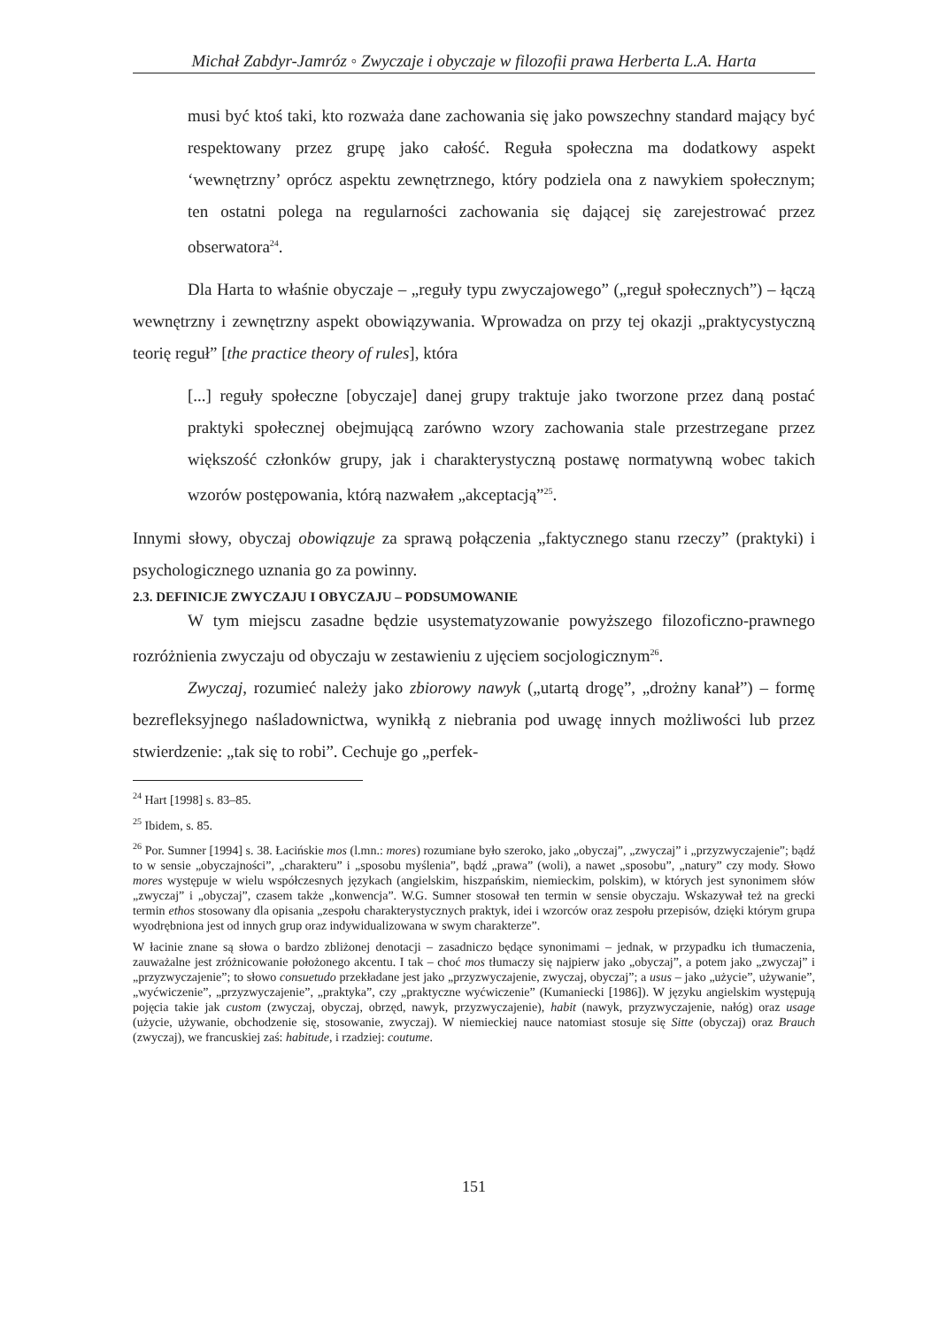Michał Zabdyr-Jamróz ◦ Zwyczaje i obyczaje w filozofii prawa Herberta L.A. Harta
musi być ktoś taki, kto rozważa dane zachowania się jako powszechny standard mający być respektowany przez grupę jako całość. Reguła społeczna ma dodatkowy aspekt ‘wewnętrzny’ oprócz aspektu zewnętrznego, który podziela ona z nawykiem społecznym; ten ostatni polega na regularności zachowania się dającej się zarejestrować przez obserwatora<sup>24</sup>.
Dla Harta to właśnie obyczaje – „reguły typu zwyczajowego” („reguł społecznych”) – łączą wewnętrzny i zewnętrzny aspekt obowiązywania. Wprowadza on przy tej okazji „praktycystyczną teorię reguł” [the practice theory of rules], która
[...] reguły społeczne [obyczaje] danej grupy traktuje jako tworzone przez daną postać praktyki społecznej obejmującą zarówno wzory zachowania stale przestrzegane przez większość członków grupy, jak i charakterystyczną postawę normatywną wobec takich wzorów postępowania, którą nazwałem „akceptacją”<sup>25</sup>.
Innymi słowy, obyczaj obowiązuje za sprawą połączenia „faktycznego stanu rzeczy” (praktyki) i psychologicznego uznania go za powinny.
2.3. DEFINICJE ZWYCZAJU I OBYCZAJU – PODSUMOWANIE
W tym miejscu zasadne będzie usystematyzowanie powyższego filozoficzno-prawnego rozróżnienia zwyczaju od obyczaju w zestawieniu z ujęciem socjologicznym<sup>26</sup>.
Zwyczaj, rozumieć należy jako zbiorowy nawyk („utartą drogę”, „drożny kanał”) – formę bezrefleksyjnego naśladownictwa, wynikłą z niebrania pod uwagę innych możliwości lub przez stwierdzenie: „tak się to robi”. Cechuje go „perfek-
<sup>24</sup> Hart [1998] s. 83–85.
<sup>25</sup> Ibidem, s. 85.
<sup>26</sup> Por. Sumner [1994] s. 38. Łacińskie mos (l.mn.: mores) rozumiane było szeroko, jako „obyczaj”, „zwyczaj” i „przyzwyczajenie”; bądź to w sensie „obyczajności”, „charakteru” i „sposobu myślenia”, bądź „prawa” (woli), a nawet „sposobu”, „natury” czy mody. Słowo mores występuje w wielu współczesnych językach (angielskim, hiszpańskim, niemieckim, polskim), w których jest synonimem słów „zwyczaj” i „obyczaj”, czasem także „konwencja”. W.G. Sumner stosował ten termin w sensie obyczaju. Wskazywał też na grecki termin ethos stosowany dla opisania „zespołu charakterystycznych praktyk, idei i wzorców oraz zespołu przepisów, dzięki którym grupa wyodrębniona jest od innych grup oraz indywidualizowana w swym charakterze”.
W łacinie znane są słowa o bardzo zbliżonej denotacji – zasadniczo będące synonimami – jednak, w przypadku ich tłumaczenia, zauważalne jest zróżnicowanie położonego akcentu. I tak – choć mos tłumaczy się najpierw jako „obyczaj”, a potem jako „zwyczaj” i „przyzwyczajenie”; to słowo consuetudo przekładane jest jako „przyzwyczajenie, zwyczaj, obyczaj”; a usus – jako „użycie”, używanie”, „wyćwiczenie”, „przyzwyczajenie”, „praktyka”, czy „praktyczne wyćwiczenie” (Kumaniecki [1986]). W języku angielskim występują pojęcia takie jak custom (zwyczaj, obyczaj, obrzęd, nawyk, przyzwyczajenie), habit (nawyk, przyzwyczajenie, nałóg) oraz usage (użycie, używanie, obchodzenie się, stosowanie, zwyczaj). W niemieckiej nauce natomiast stosuje się Sitte (obyczaj) oraz Brauch (zwyczaj), we francuskiej zaś: habitude, i rzadziej: coutume.
151